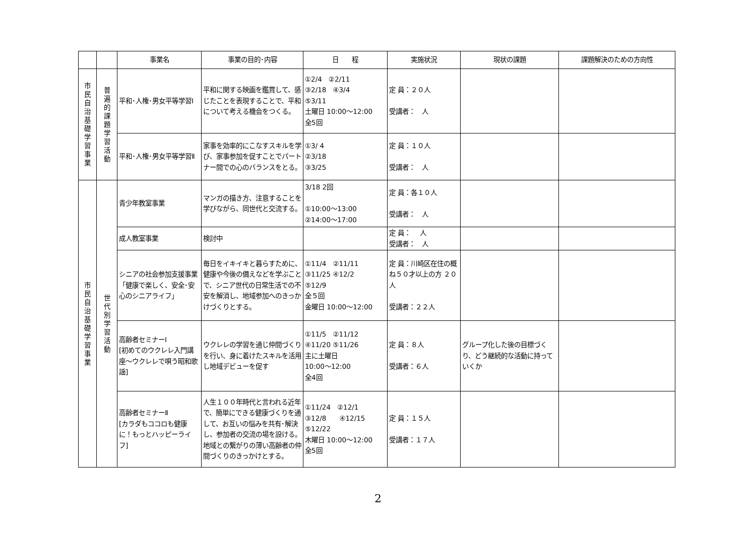| | | 事業名 | 事業の目的･内容 | 日 程 | 実施状況 | 現状の課題 | 課題解決のための方向性 |
| --- | --- | --- | --- | --- | --- | --- | --- |
| 市 民 自 治 基 礎 学 習 事 業 | 普 遍 的 課 題 学 習 活 動 | 平和･人権･男女平等学習Ⅰ | 平和に関する映画を鑑賞して、感じたことを表現することで、平和について考える機会をつくる。 | ①2/4 ②2/11 ③2/18 ④3/4 ⑤3/11 土曜日 10:00～12:00 全5回 | 定 員：２０人 受講者： 人 | | |
| | | 平和･人権･男女平等学習Ⅱ | 家事を効率的にこなすスキルを学び、家事参加を促すことでパートナー間での心のバランスをとる。 | ①3/ 4 ②3/18 ③3/25 | 定 員：１０人 受講者： 人 | | |
| 市 民 自 治 基 礎 学 習 事 業 | 世 代 別 学 習 活 動 | 青少年教室事業 | マンガの描き方、注意することを学びながら、同世代と交流する。 | 3/18 2回 ①10:00～13:00 ②14:00～17:00 | 定 員：各１０人 受講者： 人 | | |
| | | 成人教室事業 | 検討中 | | 定 員： 人 受講者： 人 | | |
| | | シニアの社会参加支援事業 「健康で楽しく、安全･安心のシニアライフ」 | 毎日をイキイキと暮らすために、健康や今後の備えなどを学ぶことで、シニア世代の日常生活での不安を解消し、地域参加へのきっかけづくりとする。 | ①11/4 ②11/11 ③11/25 ④12/2 ⑤12/9 全５回 金曜日 10:00～12:00 | 定 員：川崎区在住の概ね５０才以上の方 ２０人 受講者：２２人 | | |
| | | 高齢者セミナーⅠ [初めてのウクレレ入門講座～ウクレレで唄う昭和歌謡] | ウクレレの学習を通じ仲間づくりを行い、身に着けたスキルを活用し地域デビューを促す | ①11/5 ②11/12 ④11/20 ⑤11/26 主に土曜日 10:00～12:00 全4回 | 定 員：８人 受講者：６人 | グループ化した後の目標づくり、どう継続的な活動に持っていくか | |
| | | 高齢者セミナーⅡ [カラダもココロも健康に！もっとハッピーライフ] | 人生１００年時代と言われる近年で、簡単にできる健康づくりを通して、お互いの悩みを共有･解決し、参加者の交流の場を設ける。地域との繋がりの薄い高齢者の仲間づくりのきっかけとする。 | ①11/24 ②12/1 ③12/8 ④12/15 ⑤12/22 木曜日 10:00～12:00 全5回 | 定 員：１５人 受講者：１７人 | | |
2